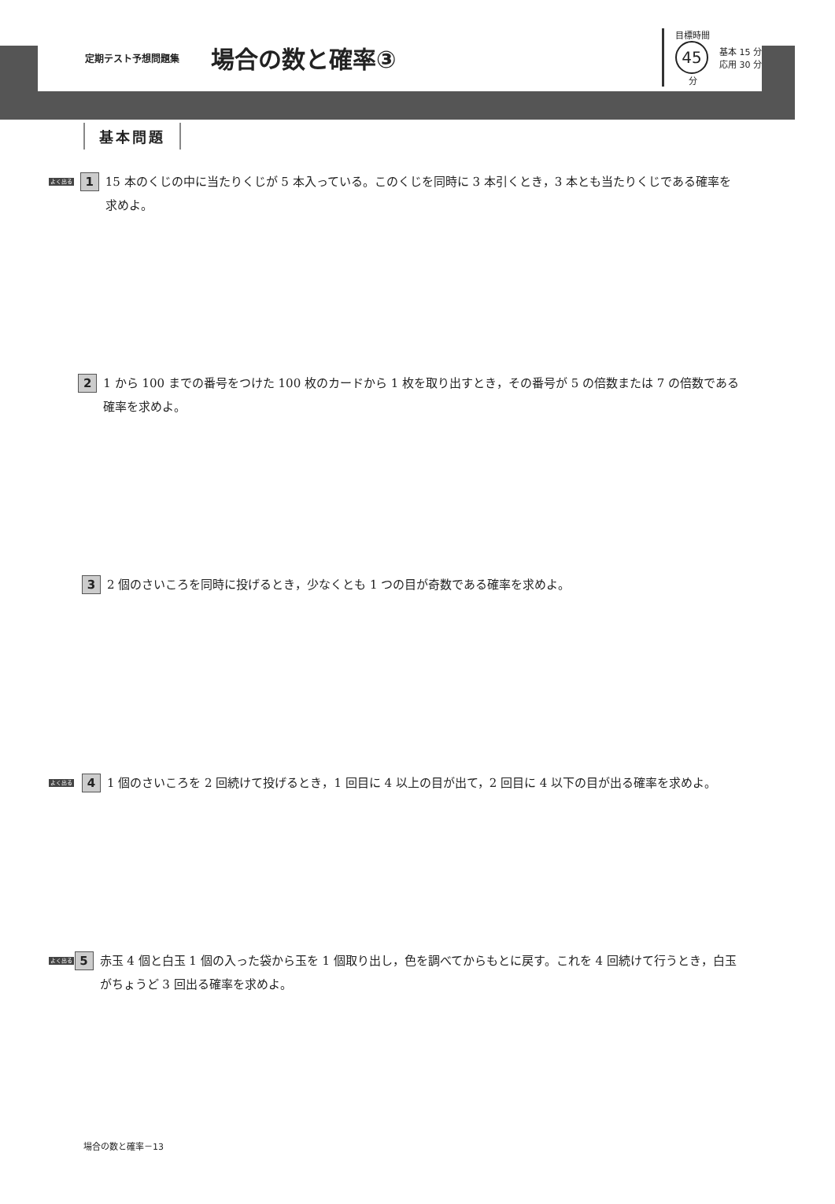定期テスト予想問題集 場合の数と確率③
目標時間
45
分
基本 15 分
応用 30 分
基本問題
よく出る
1
15 本のくじの中に当たりくじが 5 本入っている。このくじを同時に 3 本引くとき，3 本とも当たりくじである確率を求めよ。
2
1 から 100 までの番号をつけた 100 枚のカードから 1 枚を取り出すとき，その番号が 5 の倍数または 7 の倍数である確率を求めよ。
3
2 個のさいころを同時に投げるとき，少なくとも 1 つの目が奇数である確率を求めよ。
よく出る
4
1 個のさいころを 2 回続けて投げるとき，1 回目に 4 以上の目が出て，2 回目に 4 以下の目が出る確率を求めよ。
よく出る
5
赤玉 4 個と白玉 1 個の入った袋から玉を 1 個取り出し，色を調べてからもとに戻す。これを 4 回続けて行うとき，白玉がちょうど 3 回出る確率を求めよ。
場合の数と確率－13